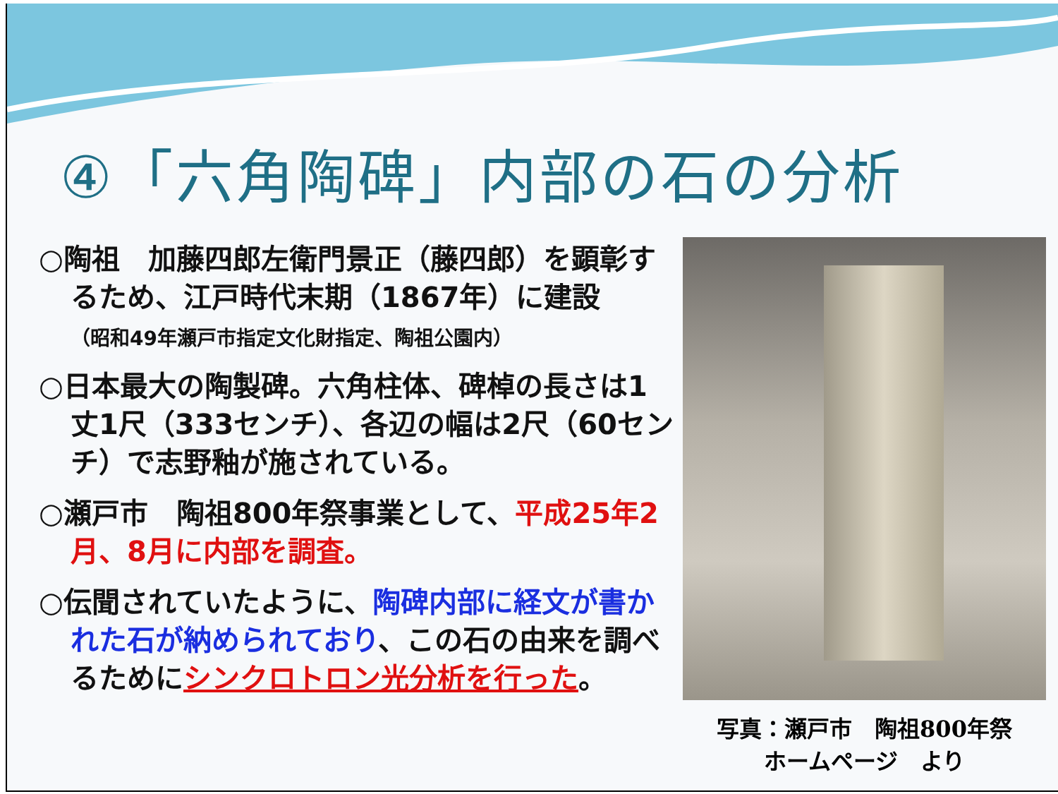④「六角陶碑」内部の石の分析
○陶祖　加藤四郎左衛門景正（藤四郎）を顕彰するため、江戸時代末期（1867年）に建設
（昭和49年瀬戸市指定文化財指定、陶祖公園内）
○日本最大の陶製碑。六角柱体、碑棹の長さは1丈1尺（333センチ）、各辺の幅は2尺（60センチ）で志野釉が施されている。
○瀬戸市　陶祖800年祭事業として、平成25年2月、8月に内部を調査。
○伝聞されていたように、陶碑内部に経文が書かれた石が納められており、この石の由来を調べるためにシンクロトロン光分析を行った。
写真：瀬戸市　陶祖800年祭
ホームページ　より